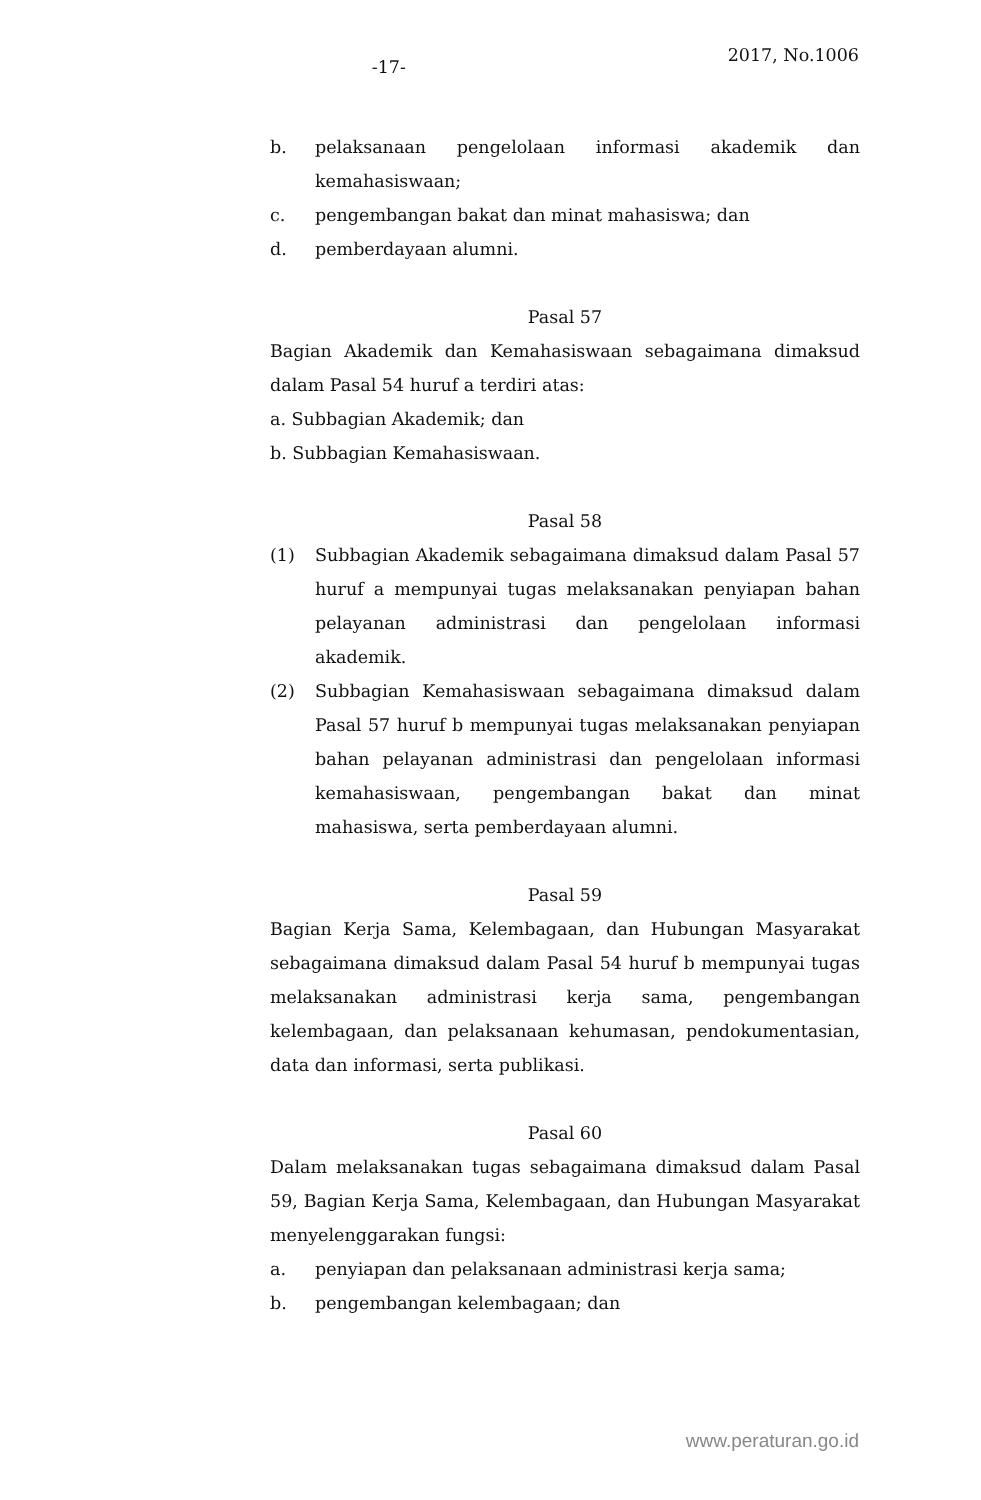-17-
2017, No.1006
b. pelaksanaan pengelolaan informasi akademik dan kemahasiswaan;
c. pengembangan bakat dan minat mahasiswa; dan
d. pemberdayaan alumni.
Pasal 57
Bagian Akademik dan Kemahasiswaan sebagaimana dimaksud dalam Pasal 54 huruf a terdiri atas:
a. Subbagian Akademik; dan
b. Subbagian Kemahasiswaan.
Pasal 58
(1) Subbagian Akademik sebagaimana dimaksud dalam Pasal 57 huruf a mempunyai tugas melaksanakan penyiapan bahan pelayanan administrasi dan pengelolaan informasi akademik.
(2) Subbagian Kemahasiswaan sebagaimana dimaksud dalam Pasal 57 huruf b mempunyai tugas melaksanakan penyiapan bahan pelayanan administrasi dan pengelolaan informasi kemahasiswaan, pengembangan bakat dan minat mahasiswa, serta pemberdayaan alumni.
Pasal 59
Bagian Kerja Sama, Kelembagaan, dan Hubungan Masyarakat sebagaimana dimaksud dalam Pasal 54 huruf b mempunyai tugas melaksanakan administrasi kerja sama, pengembangan kelembagaan, dan pelaksanaan kehumasan, pendokumentasian, data dan informasi, serta publikasi.
Pasal 60
Dalam melaksanakan tugas sebagaimana dimaksud dalam Pasal 59, Bagian Kerja Sama, Kelembagaan, dan Hubungan Masyarakat menyelenggarakan fungsi:
a. penyiapan dan pelaksanaan administrasi kerja sama;
b. pengembangan kelembagaan; dan
www.peraturan.go.id